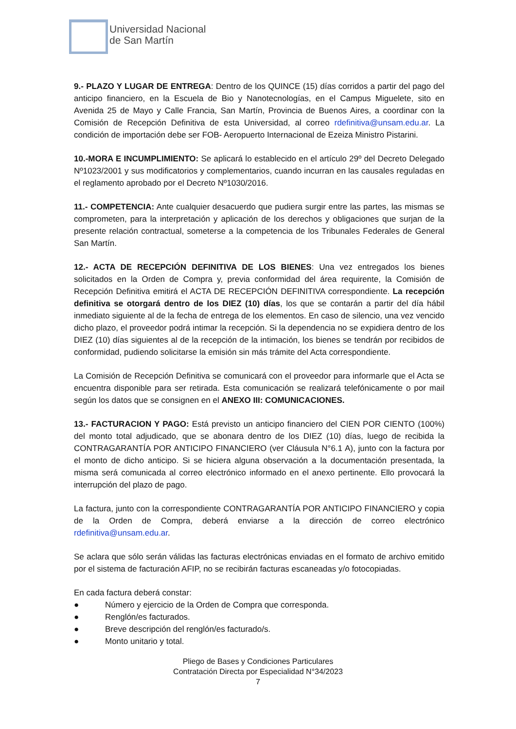Universidad Nacional
de San Martín
9.- PLAZO Y LUGAR DE ENTREGA: Dentro de los QUINCE (15) días corridos a partir del pago del anticipo financiero, en la Escuela de Bio y Nanotecnologías, en el Campus Miguelete, sito en Avenida 25 de Mayo y Calle Francia, San Martín, Provincia de Buenos Aires, a coordinar con la Comisión de Recepción Definitiva de esta Universidad, al correo rdefinitiva@unsam.edu.ar. La condición de importación debe ser FOB- Aeropuerto Internacional de Ezeiza Ministro Pistarini.
10.-MORA E INCUMPLIMIENTO: Se aplicará lo establecido en el artículo 29º del Decreto Delegado Nº1023/2001 y sus modificatorios y complementarios, cuando incurran en las causales reguladas en el reglamento aprobado por el Decreto Nº1030/2016.
11.- COMPETENCIA: Ante cualquier desacuerdo que pudiera surgir entre las partes, las mismas se comprometen, para la interpretación y aplicación de los derechos y obligaciones que surjan de la presente relación contractual, someterse a la competencia de los Tribunales Federales de General San Martín.
12.- ACTA DE RECEPCIÓN DEFINITIVA DE LOS BIENES: Una vez entregados los bienes solicitados en la Orden de Compra y, previa conformidad del área requirente, la Comisión de Recepción Definitiva emitirá el ACTA DE RECEPCIÓN DEFINITIVA correspondiente. La recepción definitiva se otorgará dentro de los DIEZ (10) días, los que se contarán a partir del día hábil inmediato siguiente al de la fecha de entrega de los elementos. En caso de silencio, una vez vencido dicho plazo, el proveedor podrá intimar la recepción. Si la dependencia no se expidiera dentro de los DIEZ (10) días siguientes al de la recepción de la intimación, los bienes se tendrán por recibidos de conformidad, pudiendo solicitarse la emisión sin más trámite del Acta correspondiente.
La Comisión de Recepción Definitiva se comunicará con el proveedor para informarle que el Acta se encuentra disponible para ser retirada. Esta comunicación se realizará telefónicamente o por mail según los datos que se consignen en el ANEXO III: COMUNICACIONES.
13.- FACTURACION Y PAGO: Está previsto un anticipo financiero del CIEN POR CIENTO (100%) del monto total adjudicado, que se abonara dentro de los DIEZ (10) días, luego de recibida la CONTRAGARANTÍA POR ANTICIPO FINANCIERO (ver Cláusula N°6.1 A), junto con la factura por el monto de dicho anticipo. Si se hiciera alguna observación a la documentación presentada, la misma será comunicada al correo electrónico informado en el anexo pertinente. Ello provocará la interrupción del plazo de pago.
La factura, junto con la correspondiente CONTRAGARANTÍA POR ANTICIPO FINANCIERO y copia de la Orden de Compra, deberá enviarse a la dirección de correo electrónico rdefinitiva@unsam.edu.ar.
Se aclara que sólo serán válidas las facturas electrónicas enviadas en el formato de archivo emitido por el sistema de facturación AFIP, no se recibirán facturas escaneadas y/o fotocopiadas.
En cada factura deberá constar:
● Número y ejercicio de la Orden de Compra que corresponda.
● Renglón/es facturados.
● Breve descripción del renglón/es facturado/s.
● Monto unitario y total.
Pliego de Bases y Condiciones Particulares
Contratación Directa por Especialidad N°34/2023
7